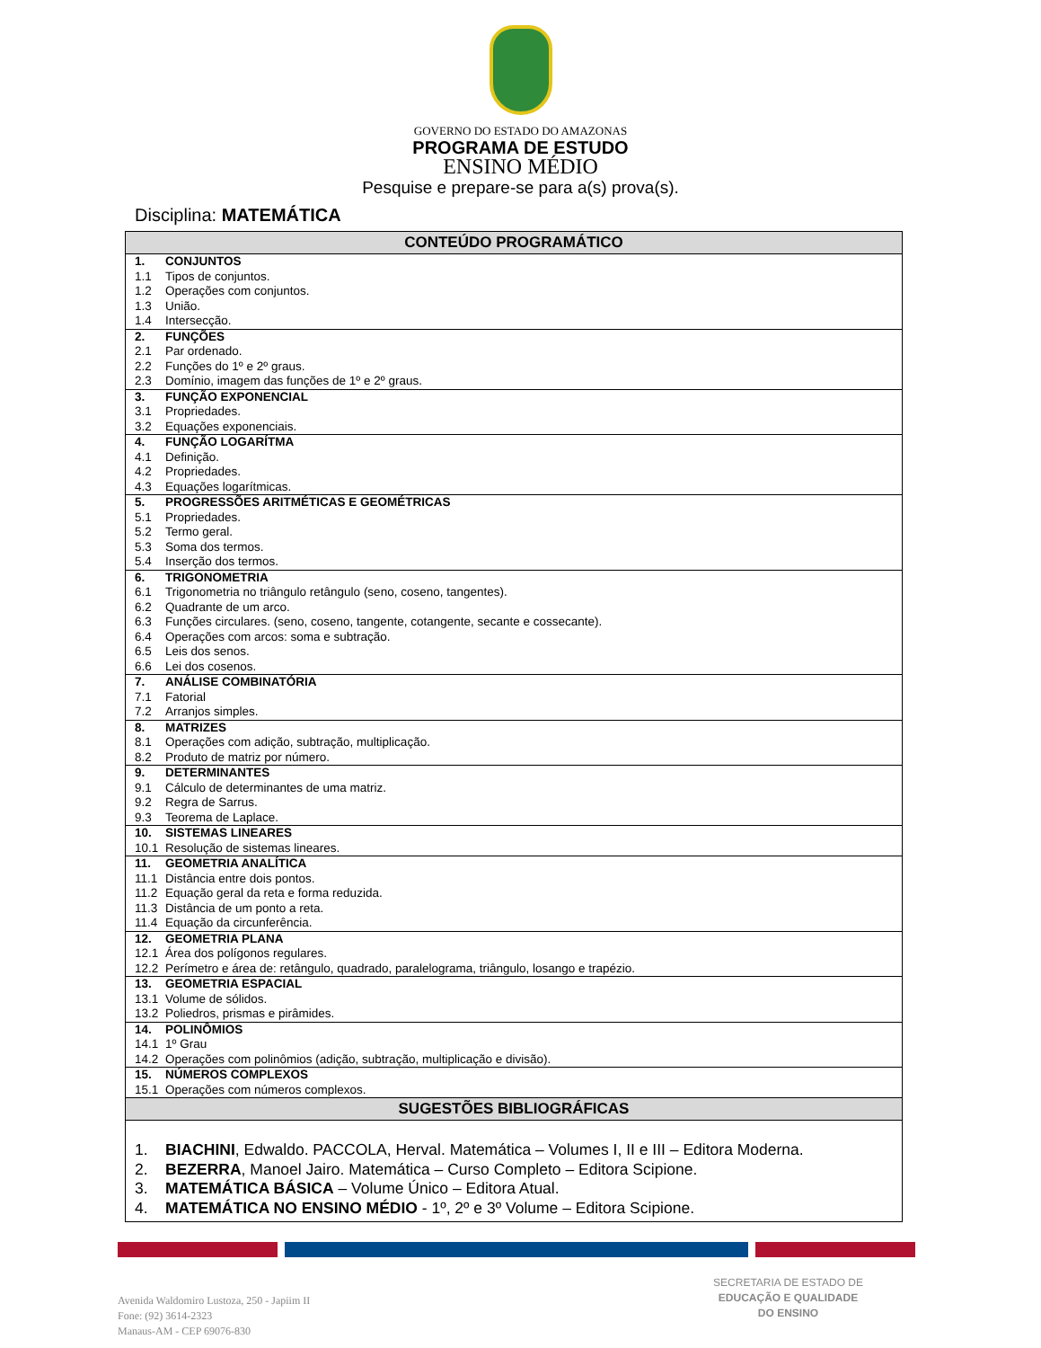GOVERNO DO ESTADO DO AMAZONAS
PROGRAMA DE ESTUDO
ENSINO MÉDIO
Pesquise e prepare-se para a(s) prova(s).
Disciplina: MATEMÁTICA
| CONTEÚDO PROGRAMÁTICO |
| --- |
| 1. CONJUNTOS 1.1 Tipos de conjuntos. 1.2 Operações com conjuntos. 1.3 União. 1.4 Intersecção. |
| 2. FUNÇÕES 2.1 Par ordenado. 2.2 Funções do 1º e 2º graus. 2.3 Domínio, imagem das funções de 1º e 2º graus. |
| 3. FUNÇÃO EXPONENCIAL 3.1 Propriedades. 3.2 Equações exponenciais. |
| 4. FUNÇÃO LOGARÍTMA 4.1 Definição. 4.2 Propriedades. 4.3 Equações logarítmicas. |
| 5. PROGRESSÕES ARITMÉTICAS E GEOMÉTRICAS 5.1 Propriedades. 5.2 Termo geral. 5.3 Soma dos termos. 5.4 Inserção dos termos. |
| 6. TRIGONOMETRIA 6.1 Trigonometria no triângulo retângulo (seno, coseno, tangentes). 6.2 Quadrante de um arco. 6.3 Funções circulares. (seno, coseno, tangente, cotangente, secante e cossecante). 6.4 Operações com arcos: soma e subtração. 6.5 Leis dos senos. 6.6 Lei dos cosenos. |
| 7. ANÁLISE COMBINATÓRIA 7.1 Fatorial 7.2 Arranjos simples. |
| 8. MATRIZES 8.1 Operações com adição, subtração, multiplicação. 8.2 Produto de matriz por número. |
| 9. DETERMINANTES 9.1 Cálculo de determinantes de uma matriz. 9.2 Regra de Sarrus. 9.3 Teorema de Laplace. |
| 10. SISTEMAS LINEARES 10.1 Resolução de sistemas lineares. |
| 11. GEOMETRIA ANALÍTICA 11.1 Distância entre dois pontos. 11.2 Equação geral da reta e forma reduzida. 11.3 Distância de um ponto a reta. 11.4 Equação da circunferência. |
| 12. GEOMETRIA PLANA 12.1 Área dos polígonos regulares. 12.2 Perímetro e área de: retângulo, quadrado, paralelograma, triângulo, losango e trapézio. |
| 13. GEOMETRIA ESPACIAL 13.1 Volume de sólidos. 13.2 Poliedros, prismas e pirâmides. |
| 14. POLINÔMIOS 14.1 1º Grau 14.2 Operações com polinômios (adição, subtração, multiplicação e divisão). |
| 15. NÚMEROS COMPLEXOS 15.1 Operações com números complexos. |
| SUGESTÕES BIBLIOGRÁFICAS |
| 1. BIACHINI , Edwaldo. PACCOLA, Herval. Matemática – Volumes I, II e III – Editora Moderna. 2. BEZERRA , Manoel Jairo. Matemática – Curso Completo – Editora Scipione. 3. MATEMÁTICA BÁSICA – Volume Único – Editora Atual. 4. MATEMÁTICA NO ENSINO MÉDIO - 1º, 2º e 3º Volume – Editora Scipione. |
Avenida Waldomiro Lustoza, 250 - Japiim II
Fone: (92) 3614-2323
Manaus-AM - CEP 69076-830
SECRETARIA DE ESTADO DE
EDUCAÇÃO E QUALIDADE
DO ENSINO